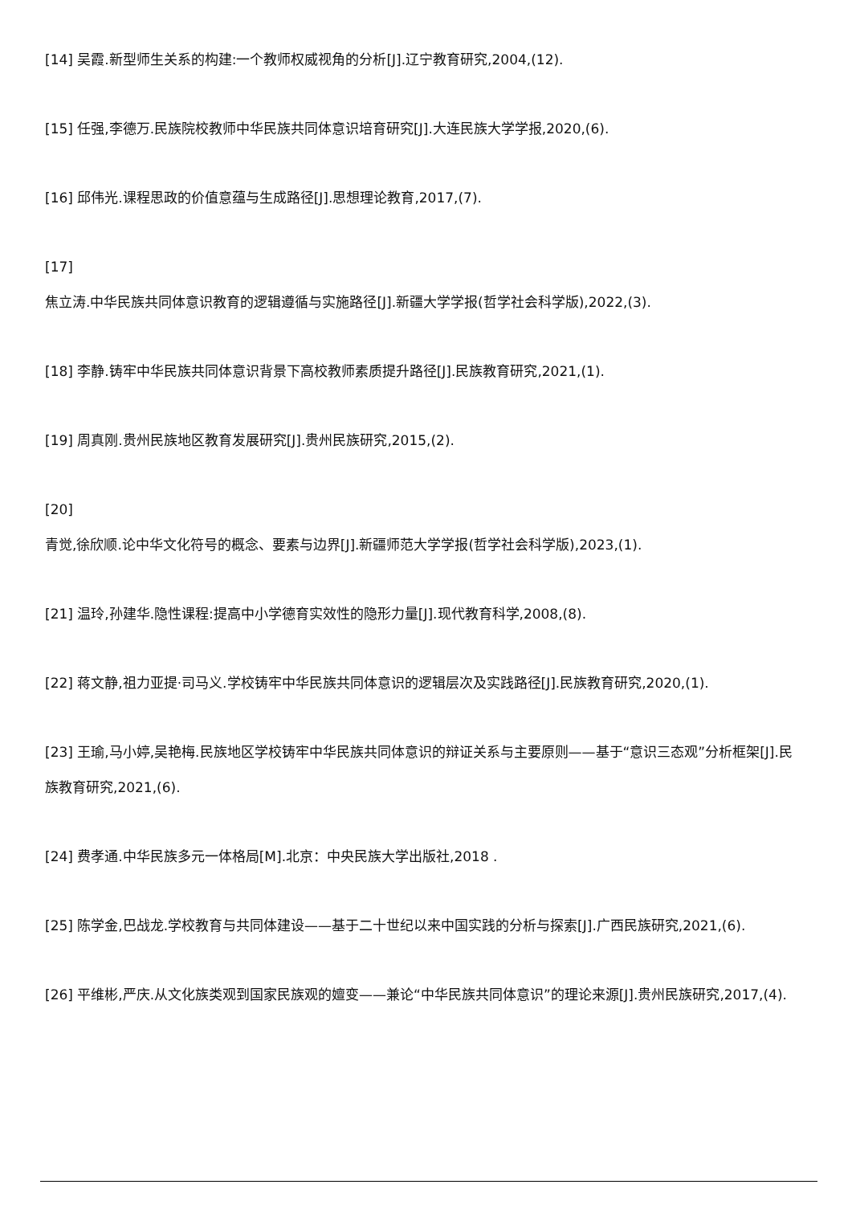[14] 吴霞.新型师生关系的构建:一个教师权威视角的分析[J].辽宁教育研究,2004,(12).
[15] 任强,李德万.民族院校教师中华民族共同体意识培育研究[J].大连民族大学学报,2020,(6).
[16] 邱伟光.课程思政的价值意蕴与生成路径[J].思想理论教育,2017,(7).
[17]
焦立涛.中华民族共同体意识教育的逻辑遵循与实施路径[J].新疆大学学报(哲学社会科学版),2022,(3).
[18] 李静.铸牢中华民族共同体意识背景下高校教师素质提升路径[J].民族教育研究,2021,(1).
[19] 周真刚.贵州民族地区教育发展研究[J].贵州民族研究,2015,(2).
[20]
青觉,徐欣顺.论中华文化符号的概念、要素与边界[J].新疆师范大学学报(哲学社会科学版),2023,(1).
[21] 温玲,孙建华.隐性课程:提高中小学德育实效性的隐形力量[J].现代教育科学,2008,(8).
[22] 蒋文静,祖力亚提·司马义.学校铸牢中华民族共同体意识的逻辑层次及实践路径[J].民族教育研究,2020,(1).
[23] 王瑜,马小婷,吴艳梅.民族地区学校铸牢中华民族共同体意识的辩证关系与主要原则——基于“意识三态观”分析框架[J].民族教育研究,2021,(6).
[24] 费孝通.中华民族多元一体格局[M].北京：中央民族大学出版社,2018 .
[25] 陈学金,巴战龙.学校教育与共同体建设——基于二十世纪以来中国实践的分析与探索[J].广西民族研究,2021,(6).
[26] 平维彬,严庆.从文化族类观到国家民族观的嬗变——兼论“中华民族共同体意识”的理论来源[J].贵州民族研究,2017,(4).